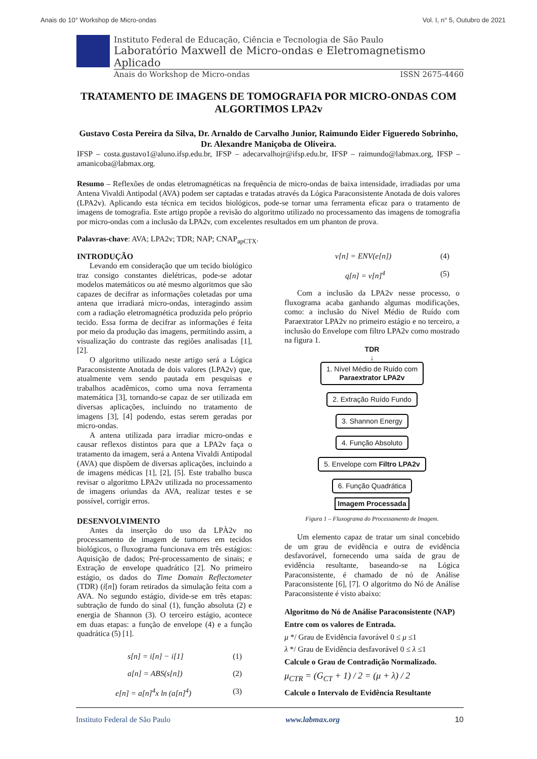Anais do 10° Workshop de Micro-ondas Vol. I, n° 5, Outubro de 2021
Instituto Federal de Educação, Ciência e Tecnologia de São Paulo
Laboratório Maxwell de Micro-ondas e Eletromagnetismo Aplicado
Anais do Workshop de Micro-ondas ISSN 2675-4460
TRATAMENTO DE IMAGENS DE TOMOGRAFIA POR MICRO-ONDAS COM ALGORTIMOS LPA2v
Gustavo Costa Pereira da Silva, Dr. Arnaldo de Carvalho Junior, Raimundo Eider Figueredo Sobrinho, Dr. Alexandre Maniçoba de Oliveira.
IFSP – costa.gustavo1@aluno.ifsp.edu.br, IFSP – adecarvalhojr@ifsp.edu.br, IFSP – raimundo@labmax.org, IFSP – amanicoba@labmax.org.
Resumo – Reflexões de ondas eletromagnéticas na frequência de micro-ondas de baixa intensidade, irradiadas por uma Antena Vivaldi Antipodal (AVA) podem ser captadas e tratadas através da Lógica Paraconsistente Anotada de dois valores (LPA2v). Aplicando esta técnica em tecidos biológicos, pode-se tornar uma ferramenta eficaz para o tratamento de imagens de tomografia. Este artigo propõe a revisão do algoritmo utilizado no processamento das imagens de tomografia por micro-ondas com a inclusão da LPA2v, com excelentes resultados em um phanton de prova.
Palavras-chave: AVA; LPA2v; TDR; NAP; CNAP<sub>apCTX</sub>.
INTRODUÇÃO
Levando em consideração que um tecido biológico traz consigo constantes dielétricas, pode-se adotar modelos matemáticos ou até mesmo algoritmos que são capazes de decifrar as informações coletadas por uma antena que irradiará micro-ondas, interagindo assim com a radiação eletromagnética produzida pelo próprio tecido. Essa forma de decifrar as informações é feita por meio da produção das imagens, permitindo assim, a visualização do contraste das regiões analisadas [1], [2].
O algoritmo utilizado neste artigo será a Lógica Paraconsistente Anotada de dois valores (LPA2v) que, atualmente vem sendo pautada em pesquisas e trabalhos acadêmicos, como uma nova ferramenta matemática [3], tornando-se capaz de ser utilizada em diversas aplicações, incluindo no tratamento de imagens [3], [4] podendo, estas serem geradas por micro-ondas.
A antena utilizada para irradiar micro-ondas e causar reflexos distintos para que a LPA2v faça o tratamento da imagem, será a Antena Vivaldi Antipodal (AVA) que dispõem de diversas aplicações, incluindo a de imagens médicas [1], [2], [5]. Este trabalho busca revisar o algoritmo LPA2v utilizada no processamento de imagens oriundas da AVA, realizar testes e se possível, corrigir erros.
DESENVOLVIMENTO
Antes da inserção do uso da LPÀ2v no processamento de imagem de tumores em tecidos biológicos, o fluxograma funcionava em três estágios: Aquisição de dados; Pré-processamento de sinais; e Extração de envelope quadrático [2]. No primeiro estágio, os dados do Time Domain Reflectometer (TDR) (i[n]) foram retirados da simulação feita com a AVA. No segundo estágio, divide-se em três etapas: subtração de fundo do sinal (1), função absoluta (2) e energia de Shannon (3). O terceiro estágio, acontece em duas etapas: a função de envelope (4) e a função quadrática (5) [1].
s[n] = i[n] − i[1] (1)
a[n] = ABS(s[n]) (2)
e[n] = a[n]<sup>4</sup>x ln (a[n]<sup>4</sup>) (3)
v[n] = ENV(e[n]) (4)
q[n] = v[n]<sup>4</sup> (5)
Com a inclusão da LPA2v nesse processo, o fluxograma acaba ganhando algumas modificações, como: a inclusão do Nível Médio de Ruído com Paraextrator LPA2v no primeiro estágio e no terceiro, a inclusão do Envelope com filtro LPA2v como mostrado na figura 1.
TDR
↓
1. Nível Médio de Ruído com
Paraextrator LPA2v
2. Extração Ruído Fundo
3. Shannon Energy
4. Função Absoluto
5. Envelope com Filtro LPA2v
6. Função Quadrática
Imagem Processada
Figura 1 – Fluxograma do Processamento de Imagem.
Um elemento capaz de tratar um sinal concebido de um grau de evidência e outra de evidência desfavorável, fornecendo uma saída de grau de evidência resultante, baseando-se na Lógica Paraconsistente, é chamado de nó de Análise Paraconsistente [6], [7]. O algoritmo do Nó de Análise Paraconsistente é visto abaixo:
Algoritmo do Nó de Análise Paraconsistente (NAP)
Entre com os valores de Entrada.
μ */ Grau de Evidência favorável 0 ≤ μ ≤1
λ */ Grau de Evidência desfavorável 0 ≤ λ ≤1
Calcule o Grau de Contradição Normalizado.
μ<sub>CTR</sub> = (G<sub>CT</sub> + 1) / 2 = (μ + λ) / 2
Calcule o Intervalo de Evidência Resultante
Instituto Federal de São Paulo www.labmax.org 10